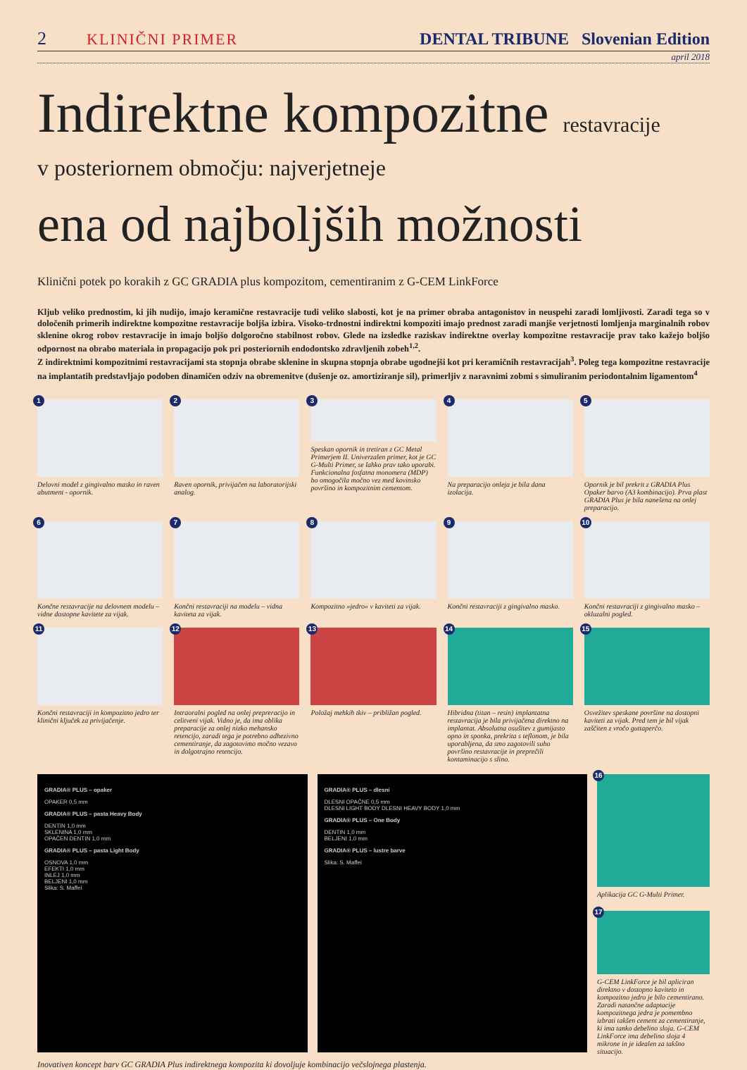2 KLINIČNI PRIMER DENTAL TRIBUNE Slovenian Edition
april 2018
Indirektne kompozitne restavracije
v posteriornem območju: najverjetneje
ena od najboljših možnosti
Klinični potek po korakih z GC GRADIA plus kompozitom, cementiranim z G-CEM LinkForce
Kljub veliko prednostim, ki jih nudijo, imajo keramične restavracije tudi veliko slabosti, kot je na primer obraba antagonistov in neuspehi zaradi lomljivosti. Zaradi tega so v določenih primerih indirektne kompozitne restavracije boljša izbira. Visoko-trdnostni indirektni kompoziti imajo prednost zaradi manjše verjetnosti lomljenja marginalnih robov sklenine okrog robov restavracije in imajo boljšo dolgoročno stabilnost robov. Glede na izsledke raziskav indirektne overlay kompozitne restavracije prav tako kažejo boljšo odpornost na obrabo materiala in propagacijo pok pri posteriornih endodontsko zdravljenih zobeh<sup>1,2</sup>.
Z indirektnimi kompozitnimi restavracijami sta stopnja obrabe sklenine in skupna stopnja obrabe ugodnejši kot pri keramičnih restavracijah<sup>3</sup>. Poleg tega kompozitne restavracije na implantatih predstavljajo podoben dinamičen odziv na obremenitve (dušenje oz. amortiziranje sil), primerljiv z naravnimi zobmi s simuliranim periodontalnim ligamentom<sup>4</sup>
1
Delovni model z gingivalno masko in raven abutment - opornik.
2
Raven opornik, privijačen na laboratorijski analog.
3
Speskan opornik in tretiran z GC Metal Primerjem II. Univerzalen primer, kot je GC G-Multi Primer, se lahko prav tako uporabi. Funkcionalna fosfatna monomera (MDP) bo omogočila močno vez med kovinsko površino in kompozitnim cementom.
4
Na preparacijo onleja je bila dana izolacija.
5
Opornik je bil prekrit z GRADIA Plus Opaker barvo (A3 kombinacijo). Prva plast GRADIA Plus je bila nanešena na onlej preparacijo.
6
Končne restavracije na delovnem modelu – vidne dostopne kavitete za vijak.
7
Končni restavraciji na modelu – vidna kaviteta za vijak.
8
Kompozitno »jedro« v kaviteti za vijak.
9
Končni restavraciji z gingivalno masko.
10
Končni restavraciji z gingivalno masko – okluzalni pogled.
11
Končni restavraciji in kompozitno jedro ter klinični ključek za privijačenje.
12
Intraoralni pogled na onlej prepreracijo in celitveni vijak. Vidno je, da ima oblika preparacije za onlej nizko mehansko retencijo, zaradi tega je potrebno adhezivno cementiranje, da zagotovimo močno vezavo in dolgotrajno retencijo.
13
Položaj mehkih tkiv – približan pogled.
14
Hibridna (titan – resin) implantatna restavracija je bila privijačena direktno na implantat. Absolutna osušitev z gumijasto opno in sponka, prekrita s teflonom, je bila uporabljena, da smo zagotovili suho površino restavracije in preprečili kontaminacijo s slino.
15
Osvežitev speskane površine na dostopni kaviteti za vijak. Pred tem je bil vijak zaščiten z vročo guttaperčo.
GRADIA® PLUS – opaker
OPAKER 0,5 mm
GRADIA® PLUS – pasta Heavy Body
DENTIN 1,0 mm
SKLENINA 1,0 mm
OPAČEN DENTIN 1,0 mm
GRADIA® PLUS – pasta Light Body
OSNOVA 1,0 mm
EFEKTI 1,0 mm
INLEJ 1,0 mm
BELJENI 1,0 mm
Slika: S. Maffei
GRADIA® PLUS – dlesni
DLESNI OPAČNE 0,5 mm
DLESNI LIGHT BODY DLESNI HEAVY BODY 1,0 mm
GRADIA® PLUS – One Body
DENTIN 1,0 mm
BELJENI 1,0 mm
GRADIA® PLUS – lustre barve
Slika: S. Maffei
16
Aplikacija GC G-Multi Primer.
17
G-CEM LinkForce je bil apliciran direktno v dostopno kaviteto in kompozitno jedro je bilo cementirano. Zaradi natančne adaptacije kompozitnega jedra je pomembno izbrati takšen cement za cementiranje, ki ima tanko debelino sloja. G-CEM LinkForce ima debelino sloja 4 mikrone in je idealen za takšno situacijo.
Inovativen koncept barv GC GRADIA Plus indirektnega kompozita ki dovoljuje kombinacijo večslojnega plastenja.